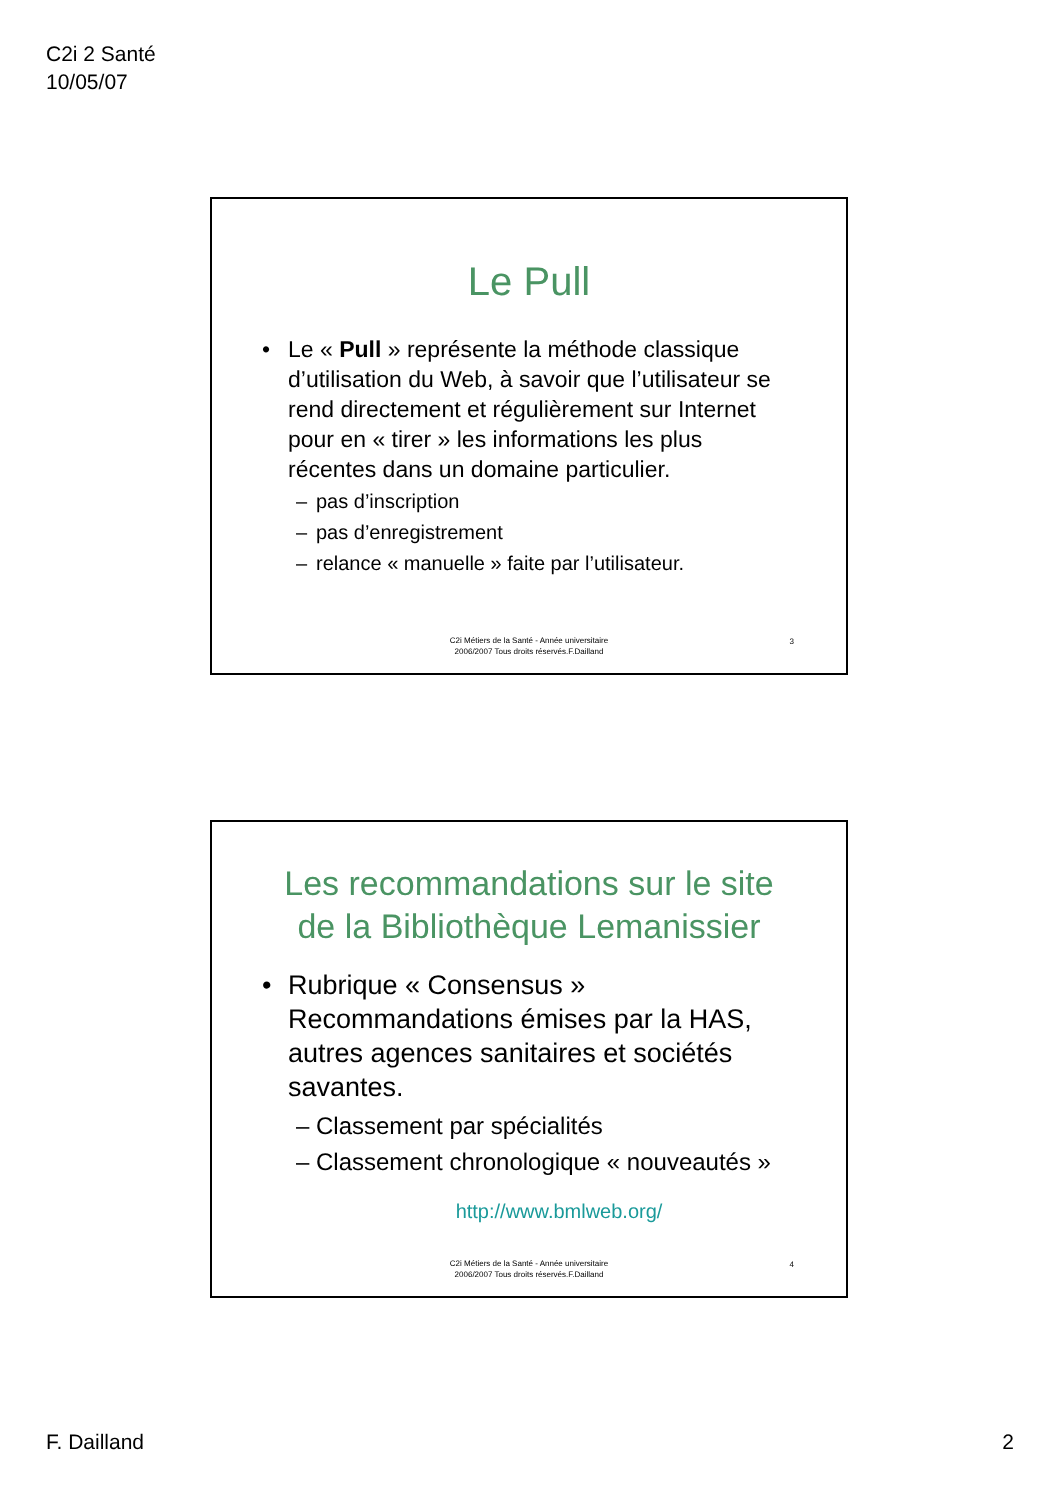C2i 2 Santé
10/05/07
Le Pull
• Le « Pull » représente la méthode classique d’utilisation du Web, à savoir que l’utilisateur se rend directement et régulièrement sur Internet pour en « tirer » les informations les plus récentes dans un domaine particulier.
– pas d’inscription
– pas d’enregistrement
– relance « manuelle » faite par l’utilisateur.
C2i Métiers de la Santé - Année universitaire
2006/2007 Tous droits réservés.F.Dailland
3
Les recommandations sur le site
de la Bibliothèque Lemanissier
• Rubrique « Consensus » Recommandations émises par la HAS, autres agences sanitaires et sociétés savantes.
– Classement par spécialités
– Classement chronologique « nouveautés »
http://www.bmlweb.org/
C2i Métiers de la Santé - Année universitaire
2006/2007 Tous droits réservés.F.Dailland
4
F. Dailland 2